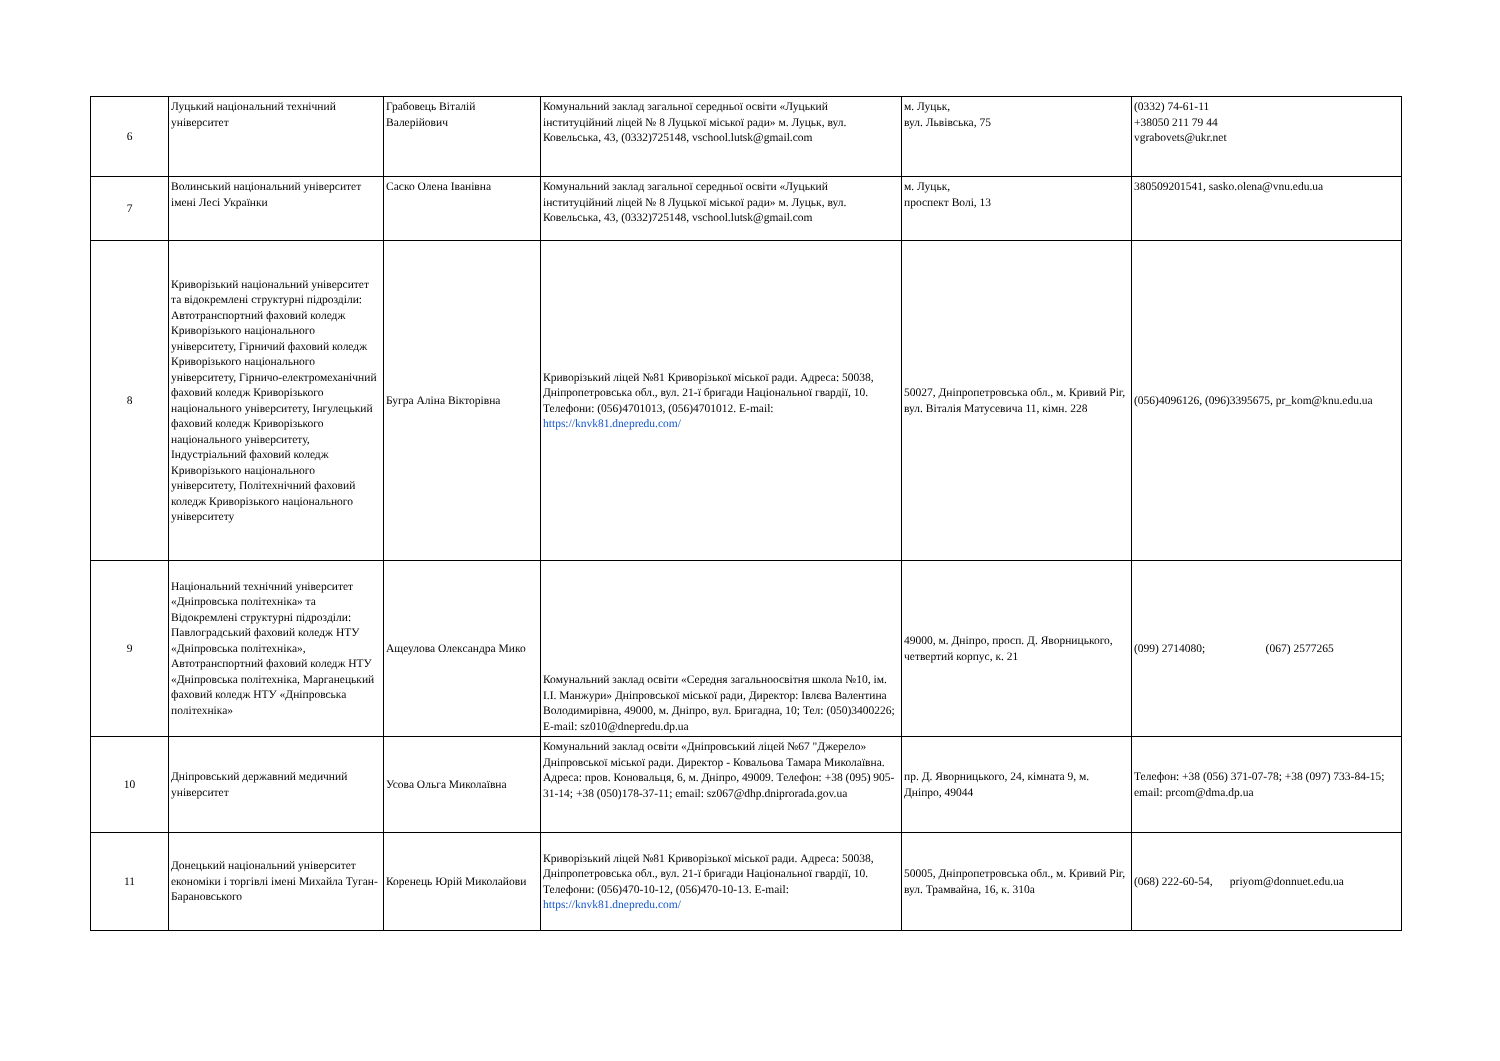| 6 | Луцький національний технічний університет | Грабовець Віталій Валерійович | Комунальний заклад загальної середньої освіти «Луцький інституційний ліцей № 8 Луцької міської ради» м. Луцьк, вул. Ковельська, 43, (0332)725148, vschool.lutsk@gmail.com | м. Луцьк, вул. Львівська, 75 | (0332) 74-61-11 +38050 211 79 44 vgrabovets@ukr.net |
| 7 | Волинський національний університет імені Лесі Українки | Саско Олена Іванівна | Комунальний заклад загальної середньої освіти «Луцький інституційний ліцей № 8 Луцької міської ради» м. Луцьк, вул. Ковельська, 43, (0332)725148, vschool.lutsk@gmail.com | м. Луцьк, проспект Волі, 13 | 380509201541, sasko.olena@vnu.edu.ua |
| 8 | Криворізький національний університет та відокремлені структурні підрозділи: Автотранспортний фаховий коледж Криворізького національного університету, Гірничий фаховий коледж Криворізького національного університету, Гірничо-електромеханічний фаховий коледж Криворізького національного університету, Інгулецький фаховий коледж Криворізького національного університету, Індустріальний фаховий коледж Криворізького національного університету, Політехнічний фаховий коледж Криворізького національного університету | Бугра Аліна Вікторівна | Криворізький ліцей №81 Криворізької міської ради. Адреса: 50038, Дніпропетровська обл., вул. 21-ї бригади Національної гвардії, 10. Телефони: (056)4701013, (056)4701012. E-mail: https://knvk81.dnepredu.com/ | 50027, Дніпропетровська обл., м. Кривий Ріг, вул. Віталія Матусевича 11, кімн. 228 | (056)4096126, (096)3395675, pr_kom@knu.edu.ua |
| 9 | Національний технічний університет «Дніпровська політехніка» та Відокремлені структурні підрозділи: Павлоградський фаховий коледж НТУ «Дніпровська політехніка», Автотранспортний фаховий коледж НТУ «Дніпровська політехніка, Марганецький фаховий коледж НТУ «Дніпровська політехніка» | Ащеулова Олександра Мико | Комунальний заклад освіти «Середня загальноосвітня школа №10, ім. І.І. Манжури» Дніпровської міської ради, Директор: Івлєва Валентина Володимирівна, 49000, м. Дніпро, вул. Бригадна, 10; Тел: (050)3400226; E-mail: sz010@dnepredu.dp.ua | 49000, м. Дніпро, просп. Д. Яворницького, четвертий корпус, к. 21 | (099) 2714080; (067) 2577265 |
| 10 | Дніпровський державний медичний університет | Усова Ольга Миколаївна | Комунальний заклад освіти «Дніпровський ліцей №67 "Джерело» Дніпровської міської ради. Директор - Ковальова Тамара Миколаївна. Адреса: пров. Коновальця, 6, м. Дніпро, 49009. Телефон: +38 (095) 905-31-14; +38 (050)178-37-11; email: sz067@dhp.dniprorada.gov.ua | пр. Д. Яворницького, 24, кімната 9, м. Дніпро, 49044 | Телефон: +38 (056) 371-07-78; +38 (097) 733-84-15; email: prcom@dma.dp.ua |
| 11 | Донецький національний університет економіки і торгівлі імені Михайла Туган-Барановського | Коренець Юрій Миколайови | Криворізький ліцей №81 Криворізької міської ради. Адреса: 50038, Дніпропетровська обл., вул. 21-ї бригади Національної гвардії, 10. Телефони: (056)470-10-12, (056)470-10-13. E-mail: https://knvk81.dnepredu.com/ | 50005, Дніпропетровська обл., м. Кривий Ріг, вул. Трамвайна, 16, к. 310а | (068) 222-60-54, priyom@donnuet.edu.ua |